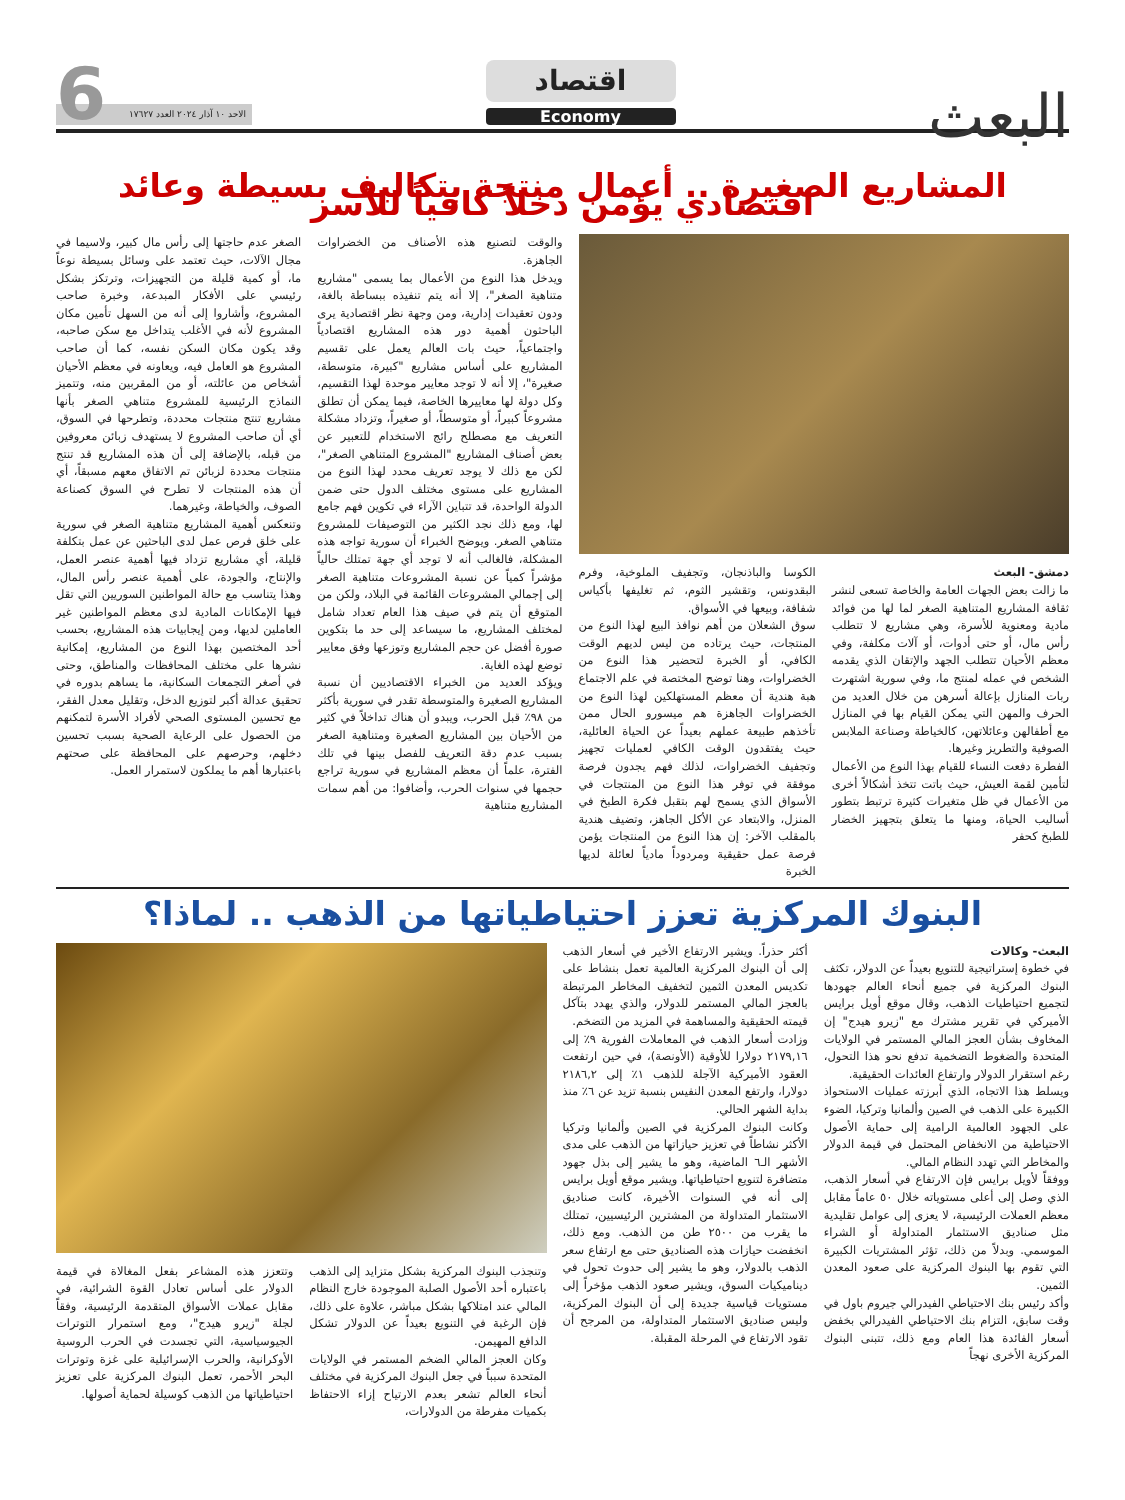البعث
اقتصاد
Economy
6
الاحد ١٠ آذار ٢٠٢٤ العدد ١٧٦٢٧
المشاريع الصغيرة .. أعمال منتجة بتكاليف بسيطة وعائد اقتصادي يؤمن دخلاً كافياً للأسر
دمشق- البعث
ما زالت بعض الجهات العامة والخاصة تسعى لنشر ثقافة المشاريع المتناهية الصغر لما لها من فوائد مادية ومعنوية للأسرة، وهي مشاريع لا تتطلب رأس مال، أو حتى أدوات، أو آلات مكلفة، وفي معظم الأحيان تتطلب الجهد والإتقان الذي يقدمه الشخص في عمله لمنتج ما، وفي سورية اشتهرت ربات المنازل بإعالة أسرهن من خلال العديد من الحرف والمهن التي يمكن القيام بها في المنازل مع أطفالهن وعائلاتهن، كالخياطة وصناعة الملابس الصوفية والتطريز وغيرها.
الفطرة دفعت النساء للقيام بهذا النوع من الأعمال لتأمين لقمة العيش، حيث باتت تتخذ أشكالاً أخرى من الأعمال في ظل متغيرات كثيرة ترتبط بتطور أساليب الحياة، ومنها ما يتعلق بتجهيز الخضار للطبخ كحفر
الكوسا والباذنجان، وتجفيف الملوخية، وفرم البقدونس، وتقشير الثوم، ثم تغليفها بأكياس شفافة، وبيعها في الأسواق.
سوق الشعلان من أهم نوافذ البيع لهذا النوع من المنتجات، حيث يرتاده من ليس لديهم الوقت الكافي، أو الخبرة لتحضير هذا النوع من الخضراوات، وهنا توضح المختصة في علم الاجتماع هبة هندية أن معظم المستهلكين لهذا النوع من الخضراوات الجاهزة هم ميسورو الحال ممن تأخذهم طبيعة عملهم بعيداً عن الحياة العائلية، حيث يفتقدون الوقت الكافي لعمليات تجهيز وتجفيف الخضراوات، لذلك فهم يجدون فرصة موفقة في توفر هذا النوع من المنتجات في الأسواق الذي يسمح لهم بتقبل فكرة الطبخ في المنزل، والابتعاد عن الأكل الجاهز، وتضيف هندية بالمقلب الآخر: إن هذا النوع من المنتجات يؤمن فرصة عمل حقيقية ومردوداً مادياً لعائلة لديها الخبرة
والوقت لتصنيع هذه الأصناف من الخضراوات الجاهزة.
ويدخل هذا النوع من الأعمال بما يسمى "مشاريع متناهية الصغر"، إلا أنه يتم تنفيذه ببساطة بالغة، ودون تعقيدات إدارية، ومن وجهة نظر اقتصادية يرى الباحثون أهمية دور هذه المشاريع اقتصادياً واجتماعياً، حيث بات العالم يعمل على تقسيم المشاريع على أساس مشاريع "كبيرة، متوسطة، صغيرة"، إلا أنه لا توجد معايير موحدة لهذا التقسيم، وكل دولة لها معاييرها الخاصة، فيما يمكن أن تطلق مشروعاً كبيراً، أو متوسطاً، أو صغيراً، وتزداد مشكلة التعريف مع مصطلح رائج الاستخدام للتعبير عن بعض أصناف المشاريع "المشروع المتناهي الصغر"، لكن مع ذلك لا يوجد تعريف محدد لهذا النوع من المشاريع على مستوى مختلف الدول حتى ضمن الدولة الواحدة، قد تتباين الآراء في تكوين فهم جامع لها، ومع ذلك نجد الكثير من التوصيفات للمشروع متناهي الصغر. ويوضح الخبراء أن سورية تواجه هذه المشكلة، فالغالب أنه لا توجد أي جهة تمتلك حالياً مؤشراً كمياً عن نسبة المشروعات متناهية الصغر إلى إجمالي المشروعات القائمة في البلاد، ولكن من المتوقع أن يتم في صيف هذا العام تعداد شامل لمختلف المشاريع، ما سيساعد إلى حد ما بتكوين صورة أفضل عن حجم المشاريع وتوزعها وفق معايير توضع لهذه الغاية.
ويؤكد العديد من الخبراء الاقتصاديين أن نسبة المشاريع الصغيرة والمتوسطة تقدر في سورية بأكثر من ٩٨٪ قبل الحرب، ويبدو أن هناك تداخلاً في كثير من الأحيان بين المشاريع الصغيرة ومتناهية الصغر بسبب عدم دقة التعريف للفصل بينها في تلك الفترة، علماً أن معظم المشاريع في سورية تراجع حجمها في سنوات الحرب، وأضافوا: من أهم سمات المشاريع متناهية
الصغر عدم حاجتها إلى رأس مال كبير، ولاسيما في مجال الآلات، حيث تعتمد على وسائل بسيطة نوعاً ما، أو كمية قليلة من التجهيزات، وترتكز بشكل رئيسي على الأفكار المبدعة، وخبرة صاحب المشروع، وأشاروا إلى أنه من السهل تأمين مكان المشروع لأنه في الأغلب يتداخل مع سكن صاحبه، وقد يكون مكان السكن نفسه، كما أن صاحب المشروع هو العامل فيه، ويعاونه في معظم الأحيان أشخاص من عائلته، أو من المقربين منه، وتتميز النماذج الرئيسية للمشروع متناهي الصغر بأنها مشاريع تنتج منتجات محددة، وتطرحها في السوق، أي أن صاحب المشروع لا يستهدف زبائن معروفين من قبله، بالإضافة إلى أن هذه المشاريع قد تنتج منتجات محددة لزبائن تم الاتفاق معهم مسبقاً، أي أن هذه المنتجات لا تطرح في السوق كصناعة الصوف، والخياطة، وغيرهما.
وتنعكس أهمية المشاريع متناهية الصغر في سورية على خلق فرص عمل لدى الباحثين عن عمل بتكلفة قليلة، أي مشاريع تزداد فيها أهمية عنصر العمل، والإنتاج، والجودة، على أهمية عنصر رأس المال، وهذا يتناسب مع حالة المواطنين السوريين التي تقل فيها الإمكانات المادية لدى معظم المواطنين غير العاملين لديها، ومن إيجابيات هذه المشاريع، بحسب أحد المختصين بهذا النوع من المشاريع، إمكانية نشرها على مختلف المحافظات والمناطق، وحتى في أصغر التجمعات السكانية، ما يساهم بدوره في تحقيق عدالة أكبر لتوزيع الدخل، وتقليل معدل الفقر، مع تحسين المستوى الصحي لأفراد الأسرة لتمكنهم من الحصول على الرعاية الصحية بسبب تحسين دخلهم، وحرصهم على المحافظة على صحتهم باعتبارها أهم ما يملكون لاستمرار العمل.
البنوك المركزية تعزز احتياطياتها من الذهب .. لماذا؟
البعث- وكالات
في خطوة إستراتيجية للتنويع بعيداً عن الدولار، تكثف البنوك المركزية في جميع أنحاء العالم جهودها لتجميع احتياطيات الذهب، وقال موقع أويل برايس الأميركي في تقرير مشترك مع "زيرو هيدج" إن المخاوف بشأن العجز المالي المستمر في الولايات المتحدة والضغوط التضخمية تدفع نحو هذا التحول، رغم استقرار الدولار وارتفاع العائدات الحقيقية.
ويسلط هذا الاتجاه، الذي أبرزته عمليات الاستحواذ الكبيرة على الذهب في الصين وألمانيا وتركيا، الضوء على الجهود العالمية الرامية إلى حماية الأصول الاحتياطية من الانخفاض المحتمل في قيمة الدولار والمخاطر التي تهدد النظام المالي.
ووفقاً لأويل برايس فإن الارتفاع في أسعار الذهب، الذي وصل إلى أعلى مستوياته خلال ٥٠ عاماً مقابل معظم العملات الرئيسية، لا يعزى إلى عوامل تقليدية مثل صناديق الاستثمار المتداولة أو الشراء الموسمي. وبدلاً من ذلك، تؤثر المشتريات الكبيرة التي تقوم بها البنوك المركزية على صعود المعدن الثمين.
وأكد رئيس بنك الاحتياطي الفيدرالي جيروم باول في وقت سابق، التزام بنك الاحتياطي الفيدرالي بخفض أسعار الفائدة هذا العام ومع ذلك، تتبنى البنوك المركزية الأخرى نهجاً
أكثر حذراً. ويشير الارتفاع الأخير في أسعار الذهب إلى أن البنوك المركزية العالمية تعمل بنشاط على تكديس المعدن الثمين لتخفيف المخاطر المرتبطة بالعجز المالي المستمر للدولار، والذي يهدد بتآكل قيمته الحقيقية والمساهمة في المزيد من التضخم.
وزادت أسعار الذهب في المعاملات الفورية ٩٪ إلى ٢١٧٩,١٦ دولارا للأوقية (الأونصة)، في حين ارتفعت العقود الأميركية الآجلة للذهب ١٪ إلى ٢١٨٦,٢ دولارا، وارتفع المعدن النفيس بنسبة تزيد عن ٦٪ منذ بداية الشهر الحالي.
وكانت البنوك المركزية في الصين وألمانيا وتركيا الأكثر نشاطاً في تعزيز حيازاتها من الذهب على مدى الأشهر الـ٦ الماضية، وهو ما يشير إلى بذل جهود متضافرة لتنويع احتياطياتها. ويشير موقع أويل برايس إلى أنه في السنوات الأخيرة، كانت صناديق الاستثمار المتداولة من المشترين الرئيسيين، تمتلك ما يقرب من ٢٥٠٠ طن من الذهب. ومع ذلك، انخفضت حيازات هذه الصناديق حتى مع ارتفاع سعر الذهب بالدولار، وهو ما يشير إلى حدوث تحول في ديناميكيات السوق، ويشير صعود الذهب مؤخراً إلى مستويات قياسية جديدة إلى أن البنوك المركزية، وليس صناديق الاستثمار المتداولة، من المرجح أن تقود الارتفاع في المرحلة المقبلة.
وتنجذب البنوك المركزية بشكل متزايد إلى الذهب باعتباره أحد الأصول الصلبة الموجودة خارج النظام المالي عند امتلاكها بشكل مباشر، علاوة على ذلك، فإن الرغبة في التنويع بعيداً عن الدولار تشكل الدافع المهيمن.
وكان العجز المالي الضخم المستمر في الولايات المتحدة سبباً في جعل البنوك المركزية في مختلف أنحاء العالم تشعر بعدم الارتياح إزاء الاحتفاظ بكميات مفرطة من الدولارات،
وتتعزز هذه المشاعر بفعل المغالاة في قيمة الدولار على أساس تعادل القوة الشرائية، في مقابل عملات الأسواق المتقدمة الرئيسية، وفقاً لجلة "زيرو هيدج"، ومع استمرار التوترات الجيوسياسية، التي تجسدت في الحرب الروسية الأوكرانية، والحرب الإسرائيلية على غزة وتوترات البحر الأحمر، تعمل البنوك المركزية على تعزيز احتياطياتها من الذهب كوسيلة لحماية أصولها.